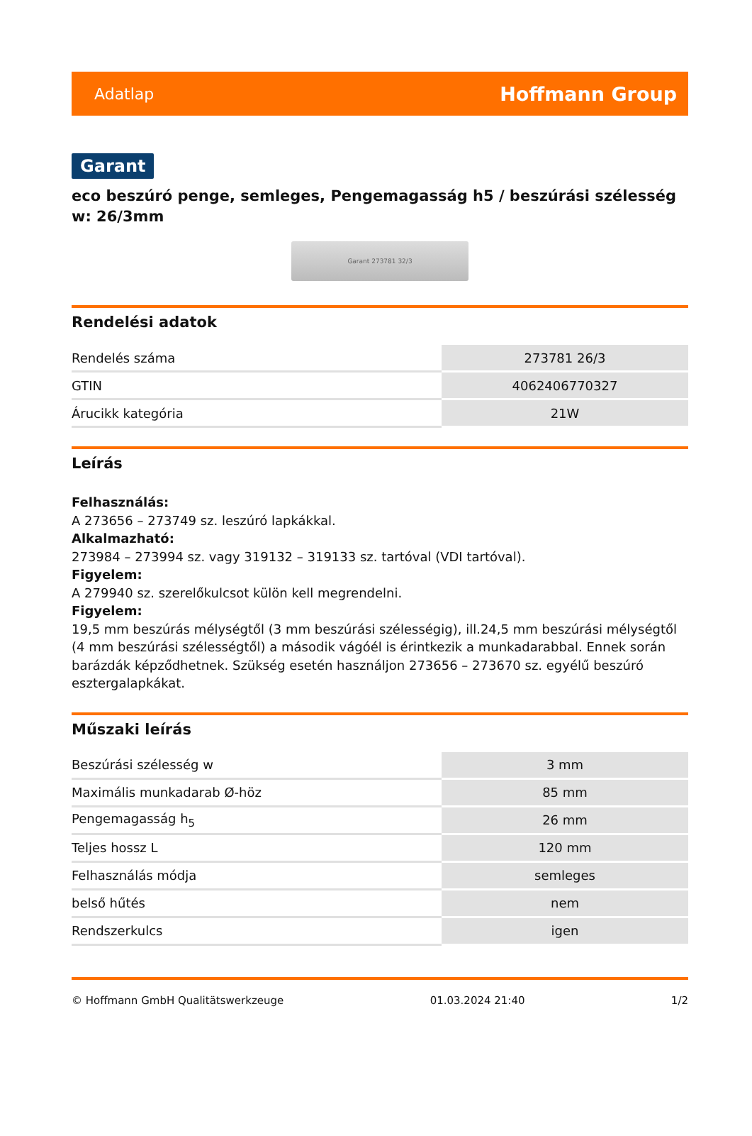Adatlap Hoffmann Group
Garant
eco beszúró penge, semleges, Pengemagasság h5 / beszúrási szélesség w: 26/3mm
Garant 273781 32/3
Rendelési adatok
| Rendelés száma | 273781 26/3 |
| GTIN | 4062406770327 |
| Árucikk kategória | 21W |
Leírás
Felhasználás:
A 273656 – 273749 sz. leszúró lapkákkal.
Alkalmazható:
273984 – 273994 sz. vagy 319132 – 319133 sz. tartóval (VDI tartóval).
Figyelem:
A 279940 sz. szerelőkulcsot külön kell megrendelni.
Figyelem:
19,5 mm beszúrás mélységtől (3 mm beszúrási szélességig), ill.24,5 mm beszúrási mélységtől (4 mm beszúrási szélességtől) a második vágóél is érintkezik a munkadarabbal. Ennek során barázdák képződhetnek. Szükség esetén használjon 273656 – 273670 sz. egyélű beszúró esztergalapkákat.
Műszaki leírás
| Beszúrási szélesség w | 3 mm |
| Maximális munkadarab Ø-höz | 85 mm |
| Pengemagasság h<sub>5</sub> | 26 mm |
| Teljes hossz L | 120 mm |
| Felhasználás módja | semleges |
| belső hűtés | nem |
| Rendszerkulcs | igen |
© Hoffmann GmbH Qualitätswerkzeuge 01.03.2024 21:40 1/2